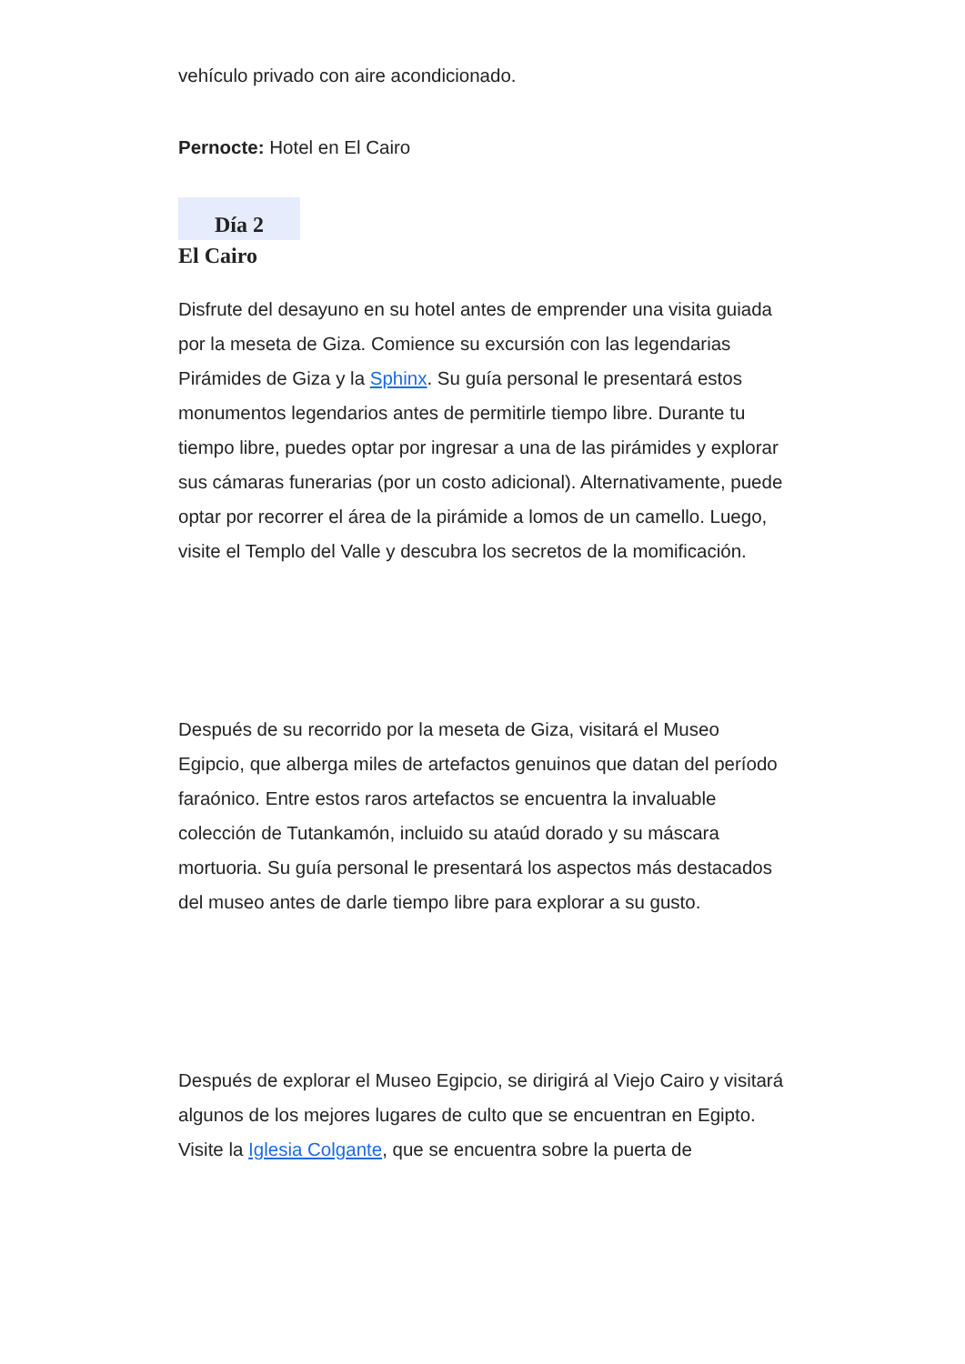vehículo privado con aire acondicionado.
Pernocte: Hotel en El Cairo
Día 2
El Cairo
Disfrute del desayuno en su hotel antes de emprender una visita guiada por la meseta de Giza. Comience su excursión con las legendarias Pirámides de Giza y la Sphinx. Su guía personal le presentará estos monumentos legendarios antes de permitirle tiempo libre. Durante tu tiempo libre, puedes optar por ingresar a una de las pirámides y explorar sus cámaras funerarias (por un costo adicional). Alternativamente, puede optar por recorrer el área de la pirámide a lomos de un camello. Luego, visite el Templo del Valle y descubra los secretos de la momificación.
Después de su recorrido por la meseta de Giza, visitará el Museo Egipcio, que alberga miles de artefactos genuinos que datan del período faraónico. Entre estos raros artefactos se encuentra la invaluable colección de Tutankamón, incluido su ataúd dorado y su máscara mortuoria. Su guía personal le presentará los aspectos más destacados del museo antes de darle tiempo libre para explorar a su gusto.
Después de explorar el Museo Egipcio, se dirigirá al Viejo Cairo y visitará algunos de los mejores lugares de culto que se encuentran en Egipto. Visite la Iglesia Colgante, que se encuentra sobre la puerta de